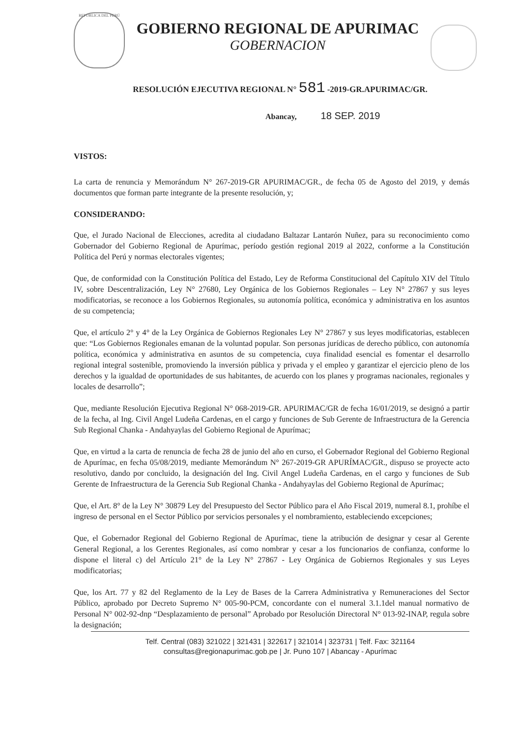REPÚBLICA DEL PERÚ
GOBIERNO REGIONAL DE APURIMAC
GOBERNACION
RESOLUCIÓN EJECUTIVA REGIONAL N° 581 -2019-GR.APURIMAC/GR.
Abancay, 18 SEP. 2019
VISTOS:
La carta de renuncia y Memorándum N° 267-2019-GR APURIMAC/GR., de fecha 05 de Agosto del 2019, y demás documentos que forman parte integrante de la presente resolución, y;
CONSIDERANDO:
Que, el Jurado Nacional de Elecciones, acredita al ciudadano Baltazar Lantarón Nuñez, para su reconocimiento como Gobernador del Gobierno Regional de Apurímac, período gestión regional 2019 al 2022, conforme a la Constitución Política del Perú y normas electorales vigentes;
Que, de conformidad con la Constitución Política del Estado, Ley de Reforma Constitucional del Capítulo XIV del Título IV, sobre Descentralización, Ley N° 27680, Ley Orgánica de los Gobiernos Regionales – Ley N° 27867 y sus leyes modificatorias, se reconoce a los Gobiernos Regionales, su autonomía política, económica y administrativa en los asuntos de su competencia;
Que, el artículo 2° y 4° de la Ley Orgánica de Gobiernos Regionales Ley N° 27867 y sus leyes modificatorias, establecen que: “Los Gobiernos Regionales emanan de la voluntad popular. Son personas jurídicas de derecho público, con autonomía política, económica y administrativa en asuntos de su competencia, cuya finalidad esencial es fomentar el desarrollo regional integral sostenible, promoviendo la inversión pública y privada y el empleo y garantizar el ejercicio pleno de los derechos y la igualdad de oportunidades de sus habitantes, de acuerdo con los planes y programas nacionales, regionales y locales de desarrollo”;
Que, mediante Resolución Ejecutiva Regional N° 068-2019-GR. APURIMAC/GR de fecha 16/01/2019, se designó a partir de la fecha, al Ing. Civil Angel Ludeña Cardenas, en el cargo y funciones de Sub Gerente de Infraestructura de la Gerencia Sub Regional Chanka - Andahyaylas del Gobierno Regional de Apurímac;
Que, en virtud a la carta de renuncia de fecha 28 de junio del año en curso, el Gobernador Regional del Gobierno Regional de Apurímac, en fecha 05/08/2019, mediante Memorándum N° 267-2019-GR APURÍMAC/GR., dispuso se proyecte acto resolutivo, dando por concluido, la designación del Ing. Civil Angel Ludeña Cardenas, en el cargo y funciones de Sub Gerente de Infraestructura de la Gerencia Sub Regional Chanka - Andahyaylas del Gobierno Regional de Apurímac;
Que, el Art. 8° de la Ley N° 30879 Ley del Presupuesto del Sector Público para el Año Fiscal 2019, numeral 8.1, prohíbe el ingreso de personal en el Sector Público por servicios personales y el nombramiento, estableciendo excepciones;
Que, el Gobernador Regional del Gobierno Regional de Apurímac, tiene la atribución de designar y cesar al Gerente General Regional, a los Gerentes Regionales, así como nombrar y cesar a los funcionarios de confianza, conforme lo dispone el literal c) del Artículo 21° de la Ley N° 27867 - Ley Orgánica de Gobiernos Regionales y sus Leyes modificatorias;
Que, los Art. 77 y 82 del Reglamento de la Ley de Bases de la Carrera Administrativa y Remuneraciones del Sector Público, aprobado por Decreto Supremo N° 005-90-PCM, concordante con el numeral 3.1.1del manual normativo de Personal N° 002-92-dnp “Desplazamiento de personal” Aprobado por Resolución Directoral N° 013-92-INAP, regula sobre la designación;
Telf. Central (083) 321022 | 321431 | 322617 | 321014 | 323731 | Telf. Fax: 321164
consultas@regionapurimac.gob.pe | Jr. Puno 107 | Abancay - Apurímac